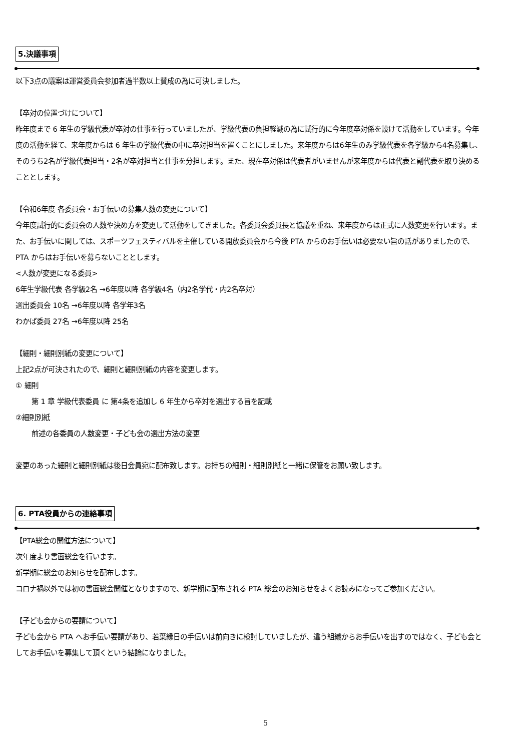5.決議事項
以下3点の議案は運営委員会参加者過半数以上賛成の為に可決しました。
【卒対の位置づけについて】
昨年度まで 6 年生の学級代表が卒対の仕事を行っていましたが、学級代表の負担軽減の為に試行的に今年度卒対係を設けて活動をしています。今年度の活動を経て、来年度からは 6 年生の学級代表の中に卒対担当を置くことにしました。来年度からは6年生のみ学級代表を各学級から4名募集し、そのうち2名が学級代表担当・2名が卒対担当と仕事を分担します。また、現在卒対係は代表者がいませんが来年度からは代表と副代表を取り決めることとします。
【令和6年度 各委員会・お手伝いの募集人数の変更について】
今年度試行的に委員会の人数や決め方を変更して活動をしてきました。各委員会委員長と協議を重ね、来年度からは正式に人数変更を行います。また、お手伝いに関しては、スポーツフェスティバルを主催している開放委員会から今後 PTA からのお手伝いは必要ない旨の話がありましたので、PTA からはお手伝いを募らないこととします。
<人数が変更になる委員>
6年生学級代表 各学級2名 →6年度以降 各学級4名（内2名学代・内2名卒対）
選出委員会 10名 →6年度以降 各学年3名
わかば委員 27名 →6年度以降 25名
【細則・細則別紙の変更について】
上記2点が可決されたので、細則と細則別紙の内容を変更します。
① 細則
第 1 章 学級代表委員 に 第4条を追加し 6 年生から卒対を選出する旨を記載
②細則別紙
前述の各委員の人数変更・子ども会の選出方法の変更
変更のあった細則と細則別紙は後日会員宛に配布致します。お持ちの細則・細則別紙と一緒に保管をお願い致します。
6. PTA役員からの連絡事項
【PTA総会の開催方法について】
次年度より書面総会を行います。
新学期に総会のお知らせを配布します。
コロナ禍以外では初の書面総会開催となりますので、新学期に配布される PTA 総会のお知らせをよくお読みになってご参加ください。
【子ども会からの要請について】
子ども会から PTA へお手伝い要請があり、若葉縁日の手伝いは前向きに検討していましたが、違う組織からお手伝いを出すのではなく、子ども会としてお手伝いを募集して頂くという結論になりました。
5